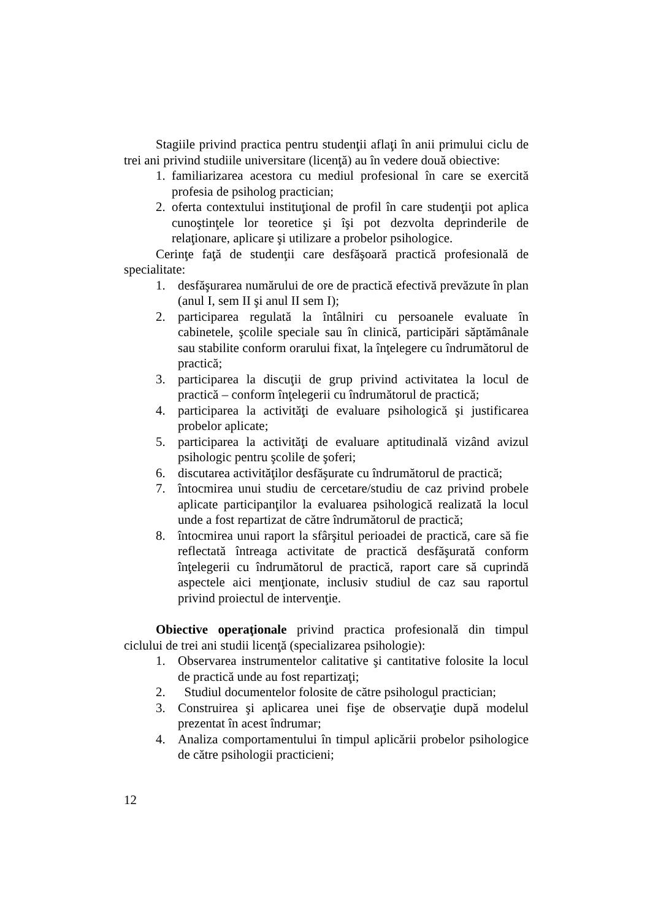Stagiile privind practica pentru studenţii aflaţi în anii primului ciclu de trei ani privind studiile universitare (licenţă) au în vedere două obiective:
1. familiarizarea acestora cu mediul profesional în care se exercită profesia de psiholog practician;
2. oferta contextului instituţional de profil în care studenţii pot aplica cunoştinţele lor teoretice şi îşi pot dezvolta deprinderile de relaţionare, aplicare şi utilizare a probelor psihologice.
Cerinţe faţă de studenţii care desfăşoară practică profesională de specialitate:
1. desfăşurarea numărului de ore de practică efectivă prevăzute în plan (anul I, sem II şi anul II sem I);
2. participarea regulată la întâlniri cu persoanele evaluate în cabinetele, şcolile speciale sau în clinică, participări săptămânale sau stabilite conform orarului fixat, la înţelegere cu îndrumătorul de practică;
3. participarea la discuţii de grup privind activitatea la locul de practică – conform înţelegerii cu îndrumătorul de practică;
4. participarea la activităţi de evaluare psihologică şi justificarea probelor aplicate;
5. participarea la activităţi de evaluare aptitudinală vizând avizul psihologic pentru şcolile de şoferi;
6. discutarea activităţilor desfăşurate cu îndrumătorul de practică;
7. întocmirea unui studiu de cercetare/studiu de caz privind probele aplicate participanţilor la evaluarea psihologică realizată la locul unde a fost repartizat de către îndrumătorul de practică;
8. întocmirea unui raport la sfârşitul perioadei de practică, care să fie reflectată întreaga activitate de practică desfăşurată conform înţelegerii cu îndrumătorul de practică, raport care să cuprindă aspectele aici menţionate, inclusiv studiul de caz sau raportul privind proiectul de intervenţie.
Obiective operaţionale privind practica profesională din timpul ciclului de trei ani studii licenţă (specializarea psihologie):
1. Observarea instrumentelor calitative şi cantitative folosite la locul de practică unde au fost repartizaţi;
2. Studiul documentelor folosite de către psihologul practician;
3. Construirea şi aplicarea unei fişe de observaţie după modelul prezentat în acest îndrumar;
4. Analiza comportamentului în timpul aplicării probelor psihologice de către psihologii practicieni;
12